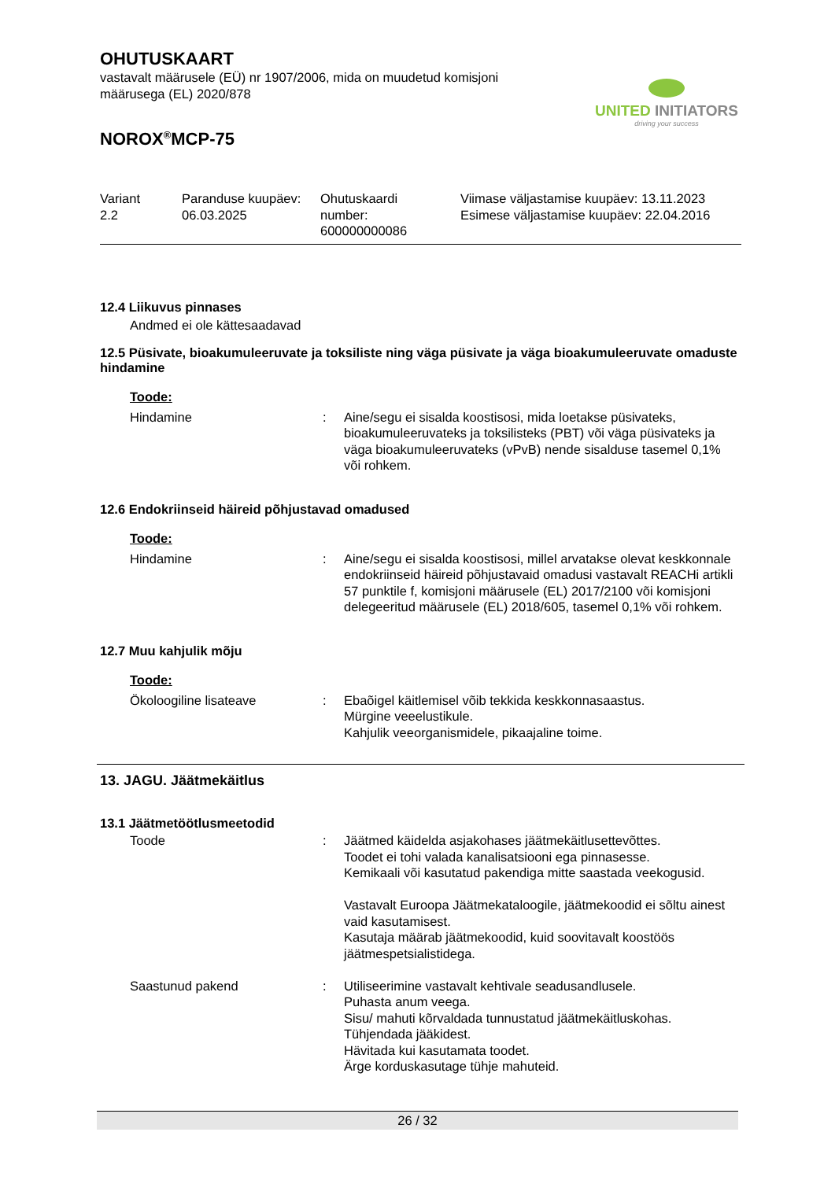UNITED INITIATORS
driving your success
OHUTUSKAART
vastavalt määrusele (EÜ) nr 1907/2006, mida on muudetud komisjoni
määrusega (EL) 2020/878
NOROX<sup>®</sup>MCP-75
| Variant 2.2 | Paranduse kuupäev: 06.03.2025 | Ohutuskaardi number: 600000000086 | Viimase väljastamise kuupäev: 13.11.2023 Esimese väljastamise kuupäev: 22.04.2016 |
12.4 Liikuvus pinnases
Andmed ei ole kättesaadavad
12.5 Püsivate, bioakumuleeruvate ja toksiliste ning väga püsivate ja väga bioakumuleeruvate omaduste hindamine
Toode:
| Hindamine | : | Aine/segu ei sisalda koostisosi, mida loetakse püsivateks, bioakumuleeruvateks ja toksilisteks (PBT) või väga püsivateks ja väga bioakumuleeruvateks (vPvB) nende sisalduse tasemel 0,1% või rohkem. |
12.6 Endokriinseid häireid põhjustavad omadused
Toode:
| Hindamine | : | Aine/segu ei sisalda koostisosi, millel arvatakse olevat keskkonnale endokriinseid häireid põhjustavaid omadusi vastavalt REACHi artikli 57 punktile f, komisjoni määrusele (EL) 2017/2100 või komisjoni delegeeritud määrusele (EL) 2018/605, tasemel 0,1% või rohkem. |
12.7 Muu kahjulik mõju
Toode:
| Ökoloogiline lisateave | : | Ebaõigel käitlemisel võib tekkida keskkonnasaastus. Mürgine veeelustikule. Kahjulik veeorganismidele, pikaajaline toime. |
13. JAGU. Jäätmekäitlus
13.1 Jäätmetöötlusmeetodid
| Toode | : | Jäätmed käidelda asjakohases jäätmekäitlusettevõttes. Toodet ei tohi valada kanalisatsiooni ega pinnasesse. Kemikaali või kasutatud pakendiga mitte saastada veekogusid. Vastavalt Euroopa Jäätmekataloogile, jäätmekoodid ei sõltu ainest vaid kasutamisest. Kasutaja määrab jäätmekoodid, kuid soovitavalt koostöös jäätmespetsialistidega. |
| Saastunud pakend | : | Utiliseerimine vastavalt kehtivale seadusandlusele. Puhasta anum veega. Sisu/ mahuti kõrvaldada tunnustatud jäätmekäitluskohas. Tühjendada jääkidest. Hävitada kui kasutamata toodet. Ärge korduskasutage tühje mahuteid. |
26 / 32